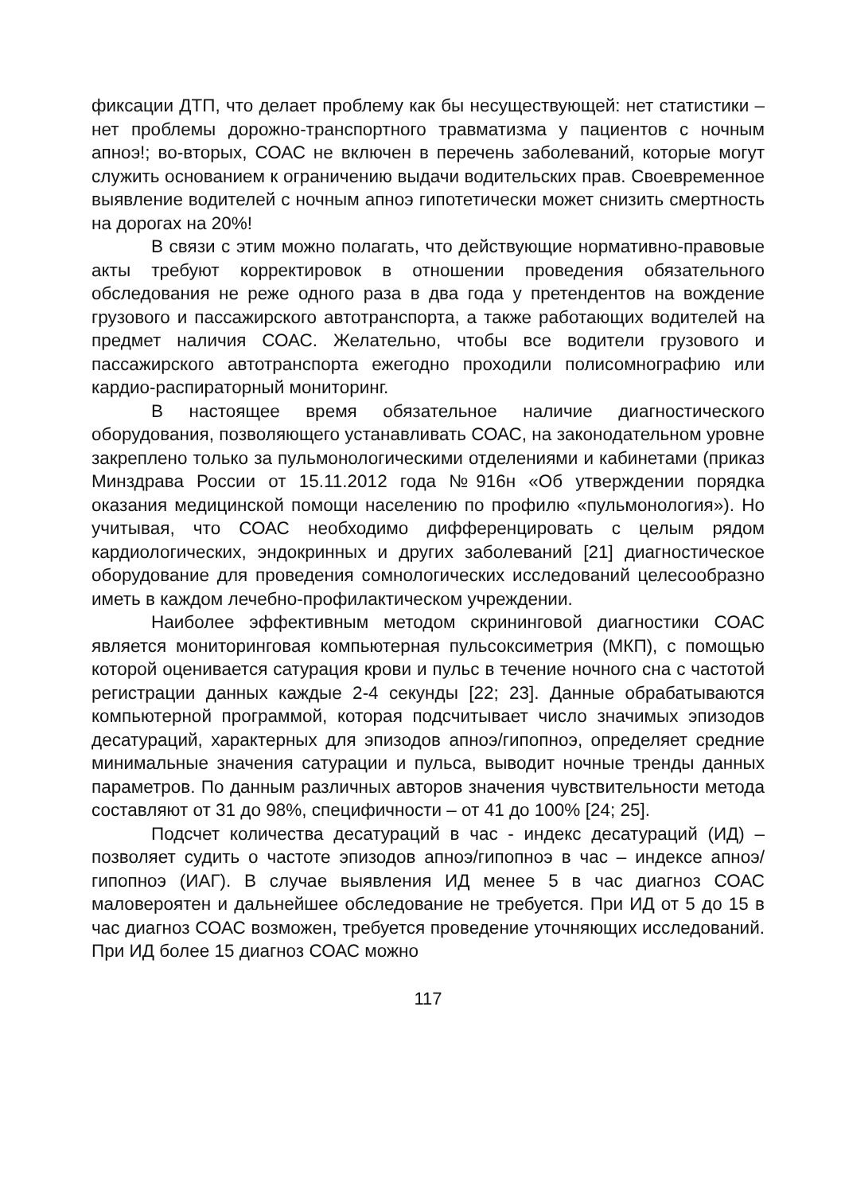фиксации ДТП, что делает проблему как бы несуществующей: нет статистики – нет проблемы дорожно-транспортного травматизма у пациентов с ночным апноэ!; во-вторых, СОАС не включен в перечень заболеваний, которые могут служить основанием к ограничению выдачи водительских прав. Своевременное выявление водителей с ночным апноэ гипотетически может снизить смертность на дорогах на 20%!
В связи с этим можно полагать, что действующие нормативно-правовые акты требуют корректировок в отношении проведения обязательного обследования не реже одного раза в два года у претендентов на вождение грузового и пассажирского автотранспорта, а также работающих водителей на предмет наличия СОАС. Желательно, чтобы все водители грузового и пассажирского автотранспорта ежегодно проходили полисомнографию или кардио-распираторный мониторинг.
В настоящее время обязательное наличие диагностического оборудования, позволяющего устанавливать СОАС, на законодательном уровне закреплено только за пульмонологическими отделениями и кабинетами (приказ Минздрава России от 15.11.2012 года №916н «Об утверждении порядка оказания медицинской помощи населению по профилю «пульмонология»). Но учитывая, что СОАС необходимо дифференцировать с целым рядом кардиологических, эндокринных и других заболеваний [21] диагностическое оборудование для проведения сомнологических исследований целесообразно иметь в каждом лечебно-профилактическом учреждении.
Наиболее эффективным методом скрининговой диагностики СОАС является мониторинговая компьютерная пульсоксиметрия (МКП), с помощью которой оценивается сатурация крови и пульс в течение ночного сна с частотой регистрации данных каждые 2-4 секунды [22; 23]. Данные обрабатываются компьютерной программой, которая подсчитывает число значимых эпизодов десатураций, характерных для эпизодов апноэ/гипопноэ, определяет средние минимальные значения сатурации и пульса, выводит ночные тренды данных параметров. По данным различных авторов значения чувствительности метода составляют от 31 до 98%, специфичности – от 41 до 100% [24; 25].
Подсчет количества десатураций в час - индекс десатураций (ИД) – позволяет судить о частоте эпизодов апноэ/гипопноэ в час – индексе апноэ/гипопноэ (ИАГ). В случае выявления ИД менее 5 в час диагноз СОАС маловероятен и дальнейшее обследование не требуется. При ИД от 5 до 15 в час диагноз СОАС возможен, требуется проведение уточняющих исследований. При ИД более 15 диагноз СОАС можно
117